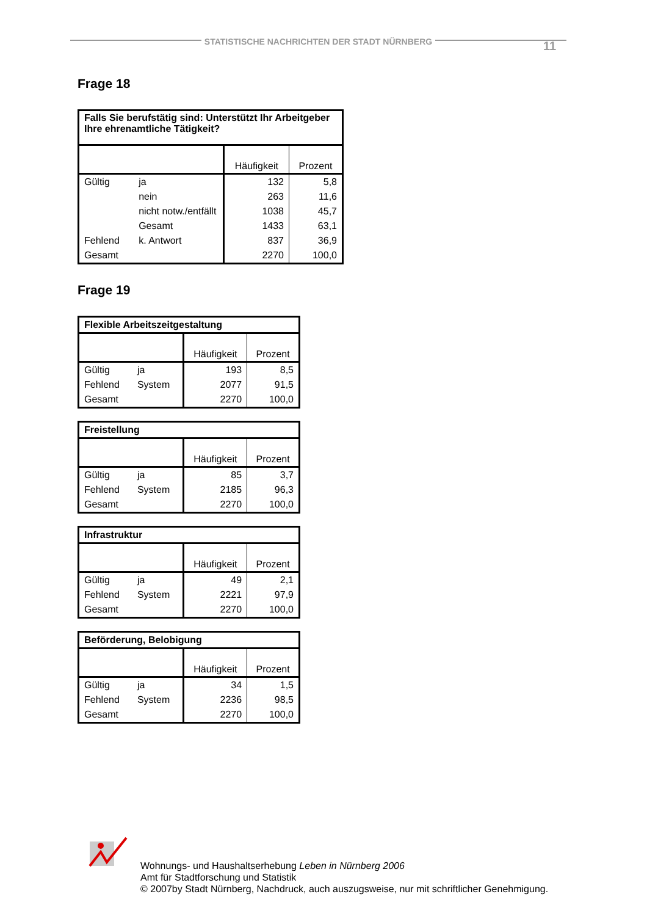STATISTISCHE NACHRICHTEN DER STADT NÜRNBERG 11
Frage 18
| Falls Sie berufstätig sind: Unterstützt Ihr Arbeitgeber Ihre ehrenamtliche Tätigkeit? | | | |
| | | Häufigkeit | Prozent |
| Gültig | ja | 132 | 5,8 |
| | nein | 263 | 11,6 |
| | nicht notw./entfällt | 1038 | 45,7 |
| | Gesamt | 1433 | 63,1 |
| Fehlend | k. Antwort | 837 | 36,9 |
| Gesamt | | 2270 | 100,0 |
Frage 19
| Flexible Arbeitszeitgestaltung | | | |
| | | Häufigkeit | Prozent |
| Gültig | ja | 193 | 8,5 |
| Fehlend | System | 2077 | 91,5 |
| Gesamt | | 2270 | 100,0 |
| Freistellung | | | |
| | | Häufigkeit | Prozent |
| Gültig | ja | 85 | 3,7 |
| Fehlend | System | 2185 | 96,3 |
| Gesamt | | 2270 | 100,0 |
| Infrastruktur | | | |
| | | Häufigkeit | Prozent |
| Gültig | ja | 49 | 2,1 |
| Fehlend | System | 2221 | 97,9 |
| Gesamt | | 2270 | 100,0 |
| Beförderung, Belobigung | | | |
| | | Häufigkeit | Prozent |
| Gültig | ja | 34 | 1,5 |
| Fehlend | System | 2236 | 98,5 |
| Gesamt | | 2270 | 100,0 |
Wohnungs- und Haushaltserhebung Leben in Nürnberg 2006
Amt für Stadtforschung und Statistik
© 2007by Stadt Nürnberg, Nachdruck, auch auszugsweise, nur mit schriftlicher Genehmigung.